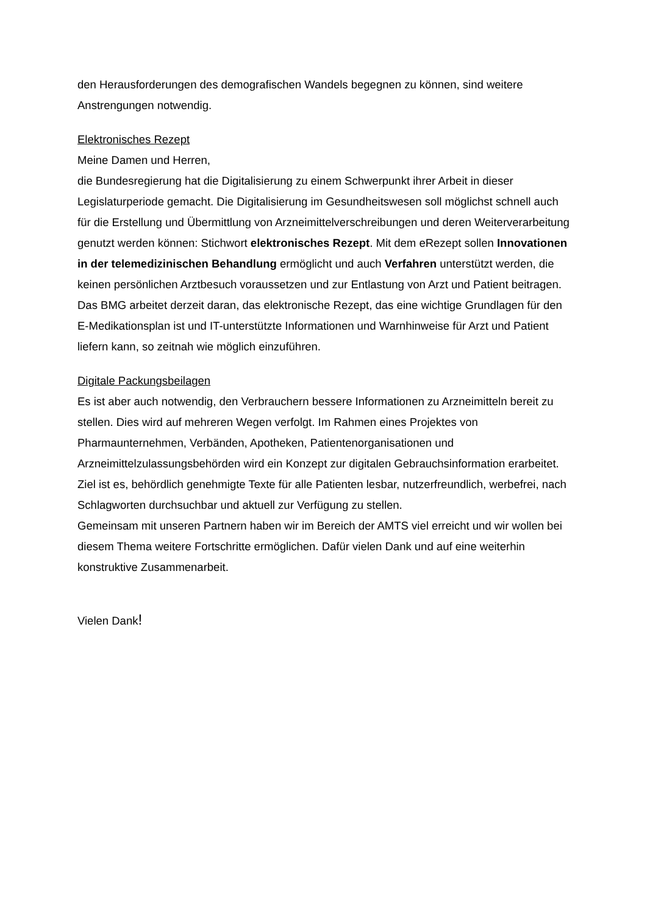den Herausforderungen des demografischen Wandels begegnen zu können, sind weitere Anstrengungen notwendig.
Elektronisches Rezept
Meine Damen und Herren,
die Bundesregierung hat die Digitalisierung zu einem Schwerpunkt ihrer Arbeit in dieser Legislaturperiode gemacht. Die Digitalisierung im Gesundheitswesen soll möglichst schnell auch für die Erstellung und Übermittlung von Arzneimittelverschreibungen und deren Weiterverarbeitung genutzt werden können: Stichwort elektronisches Rezept. Mit dem eRezept sollen Innovationen in der telemedizinischen Behandlung ermöglicht und auch Verfahren unterstützt werden, die keinen persönlichen Arztbesuch voraussetzen und zur Entlastung von Arzt und Patient beitragen. Das BMG arbeitet derzeit daran, das elektronische Rezept, das eine wichtige Grundlagen für den E-Medikationsplan ist und IT-unterstützte Informationen und Warnhinweise für Arzt und Patient liefern kann, so zeitnah wie möglich einzuführen.
Digitale Packungsbeilagen
Es ist aber auch notwendig, den Verbrauchern bessere Informationen zu Arzneimitteln bereit zu stellen. Dies wird auf mehreren Wegen verfolgt. Im Rahmen eines Projektes von Pharmaunternehmen, Verbänden, Apotheken, Patientenorganisationen und Arzneimittelzulassungsbehörden wird ein Konzept zur digitalen Gebrauchsinformation erarbeitet. Ziel ist es, behördlich genehmigte Texte für alle Patienten lesbar, nutzerfreundlich, werbefrei, nach Schlagworten durchsuchbar und aktuell zur Verfügung zu stellen.
Gemeinsam mit unseren Partnern haben wir im Bereich der AMTS viel erreicht und wir wollen bei diesem Thema weitere Fortschritte ermöglichen. Dafür vielen Dank und auf eine weiterhin konstruktive Zusammenarbeit.
Vielen Dank!